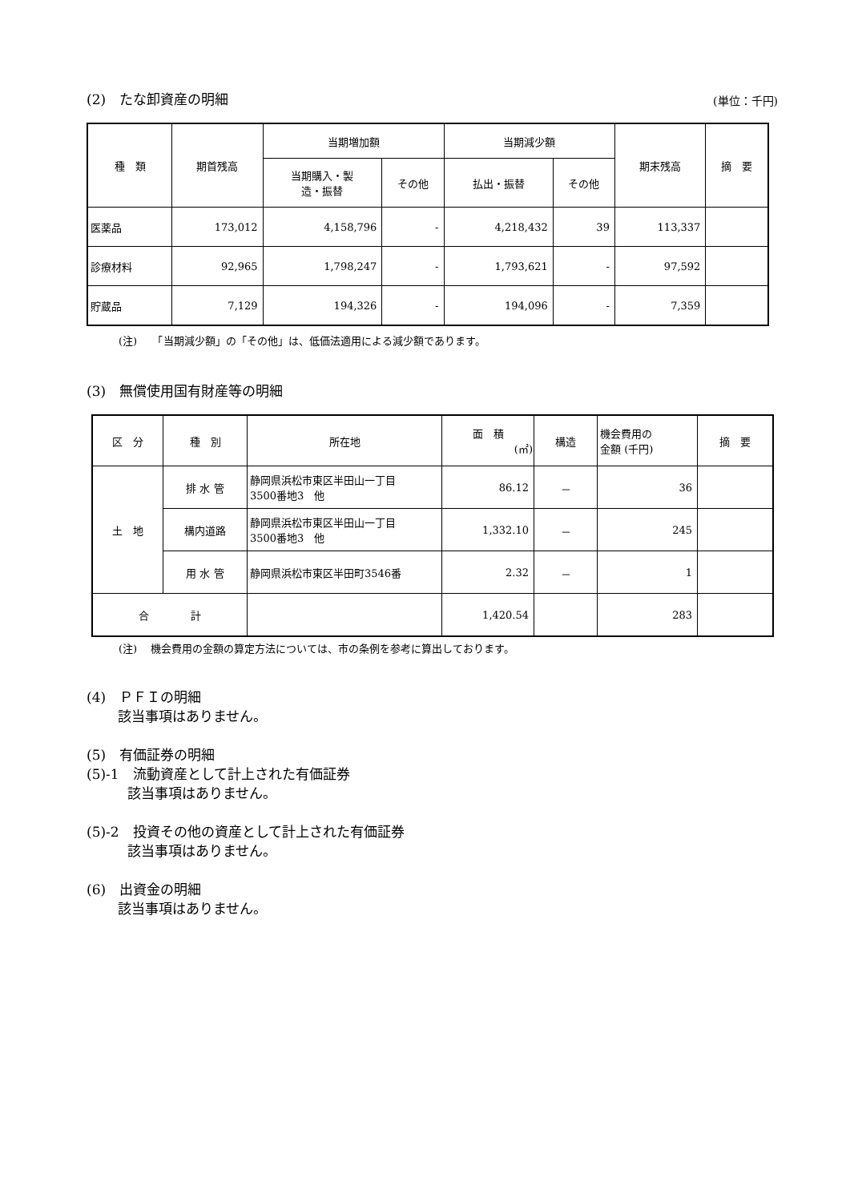(2)　たな卸資産の明細
(単位：千円)
| 種 類 | 期首残高 | 当期増加額 | | 当期減少額 | | 期末残高 | 摘 要 |
| --- | --- | --- | --- | --- | --- | --- | --- |
| | | 当期購入・製 造・振替 | その他 | 払出・振替 | その他 | | |
| 医薬品 | 173,012 | 4,158,796 | - | 4,218,432 | 39 | 113,337 | |
| 診療材料 | 92,965 | 1,798,247 | - | 1,793,621 | - | 97,592 | |
| 貯蔵品 | 7,129 | 194,326 | - | 194,096 | - | 7,359 | |
(注)　　「当期減少額」の「その他」は、低価法適用による減少額であります。
(3)　無償使用国有財産等の明細
| 区 分 | 種 別 | 所在地 | 面 積 (㎡) | 構造 | 機会費用の 金額 (千円) | 摘 要 |
| 土 地 | 排 水 管 | 静岡県浜松市東区半田山一丁目 3500番地3 他 | 86.12 | － | 36 | |
| | 構内道路 | 静岡県浜松市東区半田山一丁目 3500番地3 他 | 1,332.10 | － | 245 | |
| | 用 水 管 | 静岡県浜松市東区半田町3546番 | 2.32 | － | 1 | |
| 合 計 | | | 1,420.54 | | 283 | |
(注)　 機会費用の金額の算定方法については、市の条例を参考に算出しております。
(4)　ＰＦＩの明細
　　 該当事項はありません。
(5)　有価証券の明細
(5)-1　流動資産として計上された有価証券
　　　該当事項はありません。
(5)-2　投資その他の資産として計上された有価証券
　　　該当事項はありません。
(6)　出資金の明細
　　 該当事項はありません。